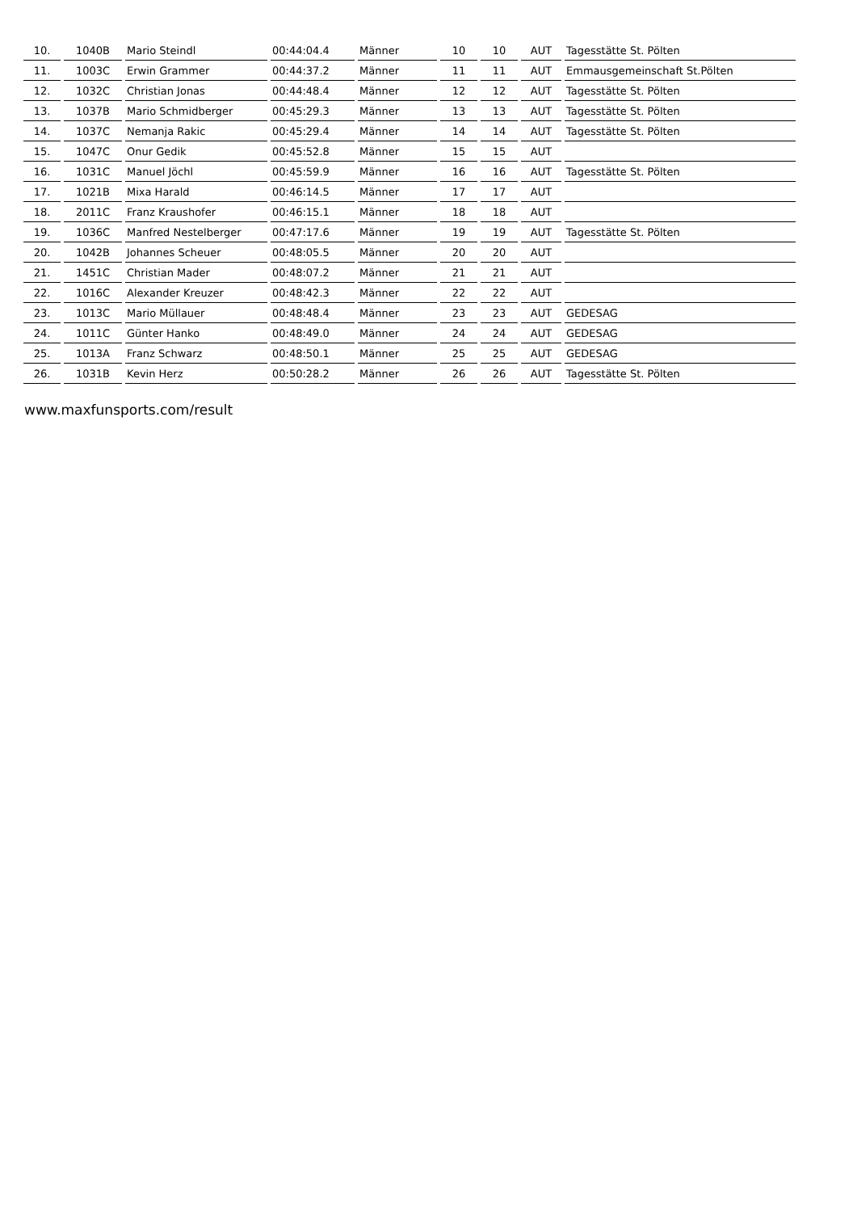| 10. | 1040B | Mario Steindl | 00:44:04.4 | Männer | 10 | 10 | AUT | Tagesstätte St. Pölten |
| 11. | 1003C | Erwin Grammer | 00:44:37.2 | Männer | 11 | 11 | AUT | Emmausgemeinschaft St.Pölten |
| 12. | 1032C | Christian Jonas | 00:44:48.4 | Männer | 12 | 12 | AUT | Tagesstätte St. Pölten |
| 13. | 1037B | Mario Schmidberger | 00:45:29.3 | Männer | 13 | 13 | AUT | Tagesstätte St. Pölten |
| 14. | 1037C | Nemanja Rakic | 00:45:29.4 | Männer | 14 | 14 | AUT | Tagesstätte St. Pölten |
| 15. | 1047C | Onur Gedik | 00:45:52.8 | Männer | 15 | 15 | AUT | |
| 16. | 1031C | Manuel Jöchl | 00:45:59.9 | Männer | 16 | 16 | AUT | Tagesstätte St. Pölten |
| 17. | 1021B | Mixa Harald | 00:46:14.5 | Männer | 17 | 17 | AUT | |
| 18. | 2011C | Franz Kraushofer | 00:46:15.1 | Männer | 18 | 18 | AUT | |
| 19. | 1036C | Manfred Nestelberger | 00:47:17.6 | Männer | 19 | 19 | AUT | Tagesstätte St. Pölten |
| 20. | 1042B | Johannes Scheuer | 00:48:05.5 | Männer | 20 | 20 | AUT | |
| 21. | 1451C | Christian Mader | 00:48:07.2 | Männer | 21 | 21 | AUT | |
| 22. | 1016C | Alexander Kreuzer | 00:48:42.3 | Männer | 22 | 22 | AUT | |
| 23. | 1013C | Mario Müllauer | 00:48:48.4 | Männer | 23 | 23 | AUT | GEDESAG |
| 24. | 1011C | Günter Hanko | 00:48:49.0 | Männer | 24 | 24 | AUT | GEDESAG |
| 25. | 1013A | Franz Schwarz | 00:48:50.1 | Männer | 25 | 25 | AUT | GEDESAG |
| 26. | 1031B | Kevin Herz | 00:50:28.2 | Männer | 26 | 26 | AUT | Tagesstätte St. Pölten |
www.maxfunsports.com/result